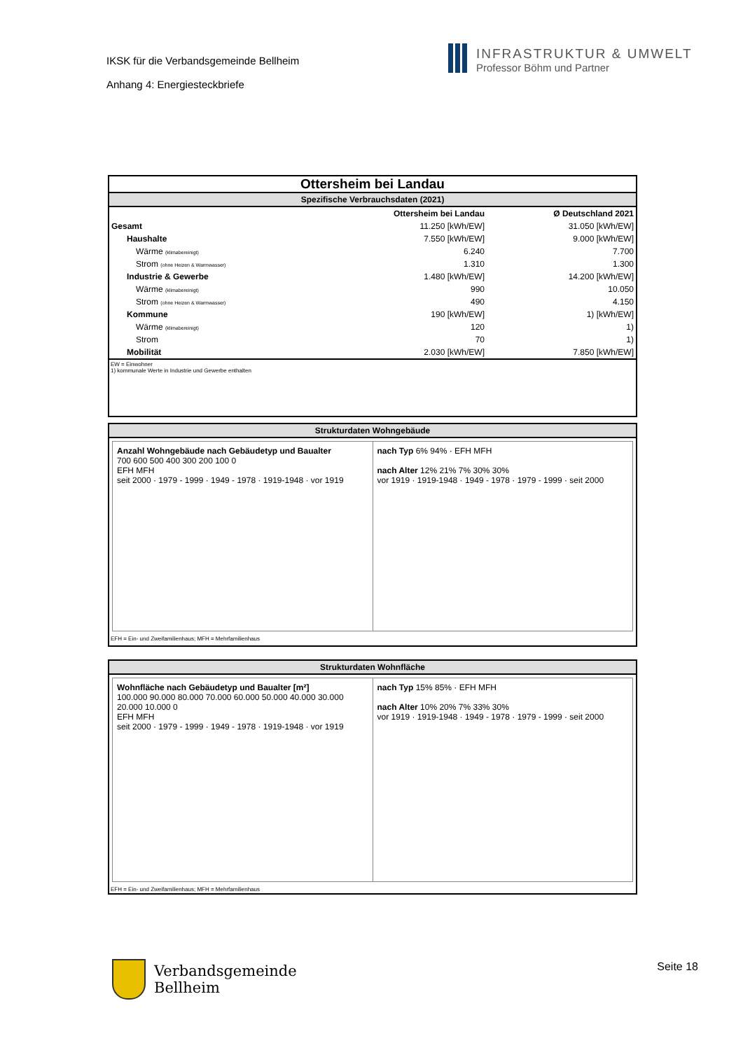IKSK für die Verbandsgemeinde Bellheim
Anhang 4: Energiesteckbriefe
INFRASTRUKTUR & UMWELT
Professor Böhm und Partner
Ottersheim bei Landau
Spezifische Verbrauchsdaten (2021)
| | Ottersheim bei Landau | Ø Deutschland 2021 |
| Gesamt | 11.250 [kWh/EW] | 31.050 [kWh/EW] |
| Haushalte | 7.550 [kWh/EW] | 9.000 [kWh/EW] |
| Wärme (klimabereinigt) | 6.240 | 7.700 |
| Strom (ohne Heizen & Warmwasser) | 1.310 | 1.300 |
| Industrie & Gewerbe | 1.480 [kWh/EW] | 14.200 [kWh/EW] |
| Wärme (klimabereinigt) | 990 | 10.050 |
| Strom (ohne Heizen & Warmwasser) | 490 | 4.150 |
| Kommune | 190 [kWh/EW] | 1) [kWh/EW] |
| Wärme (klimabereinigt) | 120 | 1) |
| Strom | 70 | 1) |
| Mobilität | 2.030 [kWh/EW] | 7.850 [kWh/EW] |
EW = Einwohner
1) kommunale Werte in Industrie und Gewerbe enthalten
Strukturdaten Wohngebäude
Anzahl Wohngebäude nach Gebäudetyp und Baualter
700 600 500 400 300 200 100 0
EFH MFH
seit 2000 · 1979 - 1999 · 1949 - 1978 · 1919-1948 · vor 1919
nach Typ 6% 94% · EFH MFH
nach Alter 12% 21% 7% 30% 30%
vor 1919 · 1919-1948 · 1949 - 1978 · 1979 - 1999 · seit 2000
EFH = Ein- und Zweifamilienhaus; MFH = Mehrfamilienhaus
Strukturdaten Wohnfläche
Wohnfläche nach Gebäudetyp und Baualter [m²]
100.000 90.000 80.000 70.000 60.000 50.000 40.000 30.000 20.000 10.000 0
EFH MFH
seit 2000 · 1979 - 1999 · 1949 - 1978 · 1919-1948 · vor 1919
nach Typ 15% 85% · EFH MFH
nach Alter 10% 20% 7% 33% 30%
vor 1919 · 1919-1948 · 1949 - 1978 · 1979 - 1999 · seit 2000
EFH = Ein- und Zweifamilienhaus; MFH = Mehrfamilienhaus
Verbandsgemeinde
Bellheim
Seite 18